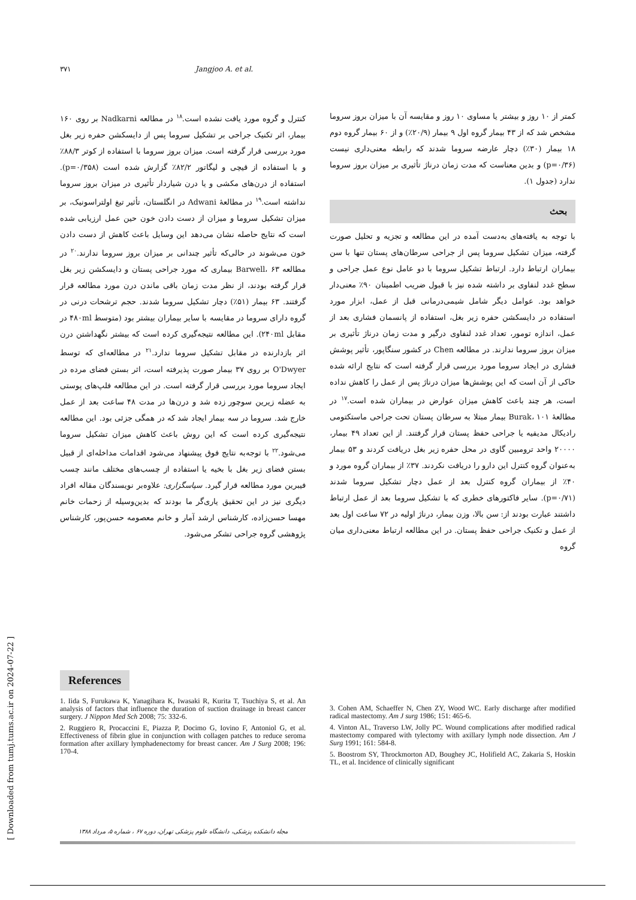۳۷۱ Jangjoo A. et al.
کمتر از ۱۰ روز و بیشتر یا مساوی ۱۰ روز و مقایسه آن با میزان بروز سروما مشخص شد که از ۴۳ بیمار گروه اول ۹ بیمار (۲۰/۹٪) و از ۶۰ بیمار گروه دوم ۱۸ بیمار (۳۰٪) دچار عارضه سروما شدند که رابطه معنی‌داری نیست (p=۰/۳۶) و بدین معناست که مدت زمان درناژ تأثیری بر میزان بروز سروما ندارد (جدول ۱).
بحث
با توجه به یافته‌های به‌دست آمده در این مطالعه و تجزیه و تحلیل صورت گرفته، میزان تشکیل سروما پس از جراحی سرطان‌های پستان تنها با سن بیماران ارتباط دارد. ارتباط تشکیل سروما با دو عامل نوع عمل جراحی و سطح غدد لنفاوی بر داشته شده نیز با قبول ضریب اطمینان ۹۰٪ معنی‌دار خواهد بود. عوامل دیگر شامل شیمی‌درمانی قبل از عمل، ابزار مورد استفاده در دایسکشن حفره زیر بغل، استفاده از پانسمان فشاری بعد از عمل، اندازه تومور، تعداد غدد لنفاوی درگیر و مدت زمان درناژ تأثیری بر میزان بروز سروما ندارند. در مطالعه Chen در کشور سنگاپور، تأثیر پوشش فشاری در ایجاد سروما مورد بررسی قرار گرفته است که نتایج ارائه شده حاکی از آن است که این پوشش‌ها میزان درناژ پس از عمل را کاهش نداده است، هر چند باعث کاهش میزان عوارض در بیماران شده است.<sup>۱۷</sup> در مطالعهٔ Burak، ۱۰۱ بیمار مبتلا به سرطان پستان تحت جراحی ماستکتومی رادیکال مدیفیه یا جراحی حفظ پستان قرار گرفتند. از این تعداد ۴۹ بیمار، ۲۰۰۰۰ واحد ترومبین گاوی در محل حفره زیر بغل دریافت کردند و ۵۳ بیمار به‌عنوان گروه کنترل این دارو را دریافت نکردند. ۳۷٪ از بیماران گروه مورد و ۴۰٪ از بیماران گروه کنترل بعد از عمل دچار تشکیل سروما شدند (p=۰/۷۱). سایر فاکتورهای خطری که با تشکیل سروما بعد از عمل ارتباط داشتند عبارت بودند از: سن بالا، وزن بیمار، درناژ اولیه در ۷۲ ساعت اول بعد از عمل و تکنیک جراحی حفظ پستان. در این مطالعه ارتباط معنی‌داری میان گروه
کنترل و گروه مورد یافت نشده است.<sup>۱۸</sup> در مطالعه Nadkarni بر روی ۱۶۰ بیمار، اثر تکنیک جراحی بر تشکیل سروما پس از دایسکشن حفره زیر بغل مورد بررسی قرار گرفته است. میزان بروز سروما با استفاده از کوتر ۸۸/۳٪ و با استفاده از قیچی و لیگاتور ۸۲/۲٪ گزارش شده است (p=۰/۳۵۸). استفاده از درن‌های مکشی و یا درن شیاردار تأثیری در میزان بروز سروما نداشته است.<sup>۱۹</sup> در مطالعهٔ Adwani در انگلستان، تأثیر تیغ اولتراسونیک، بر میزان تشکیل سروما و میزان از دست دادن خون حین عمل ارزیابی شده است که نتایج حاصله نشان می‌دهد این وسایل باعث کاهش از دست دادن خون می‌شوند در حالی‌که تأثیر چندانی بر میزان بروز سروما ندارند.<sup>۲۰</sup> در مطالعه Barwell، ۶۳ بیماری که مورد جراحی پستان و دایسکشن زیر بغل قرار گرفته بودند، از نظر مدت زمان باقی ماندن درن مورد مطالعه قرار گرفتند. ۶۳ بیمار (۵۱٪) دچار تشکیل سروما شدند. حجم ترشحات درنی در گروه دارای سروما در مقایسه با سایر بیماران بیشتر بود (متوسط ۴۸۰ml در مقابل ۲۴۰ml). این مطالعه نتیجه‌گیری کرده است که بیشتر نگهداشتن درن اثر بازدارنده در مقابل تشکیل سروما ندارد.<sup>۲۱</sup> در مطالعه‌ای که توسط O'Dwyer بر روی ۳۷ بیمار صورت پذیرفته است، اثر بستن فضای مرده در ایجاد سروما مورد بررسی قرار گرفته است. در این مطالعه فلپ‌های پوستی به عضله زیرین سوچور زده شد و درن‌ها در مدت ۴۸ ساعت بعد از عمل خارج شد. سروما در سه بیمار ایجاد شد که در همگی جزئی بود. این مطالعه نتیجه‌گیری کرده است که این روش باعث کاهش میزان تشکیل سروما می‌شود.<sup>۲۲</sup> با توجه‌به نتایج فوق پیشنهاد می‌شود اقدامات مداخله‌ای از قبیل بستن فضای زیر بغل با بخیه یا استفاده از چسب‌های مختلف مانند چسب فیبرین مورد مطالعه قرار گیرد. سپاسگزاری: علاوه‌بر نویسندگان مقاله افراد دیگری نیز در این تحقیق یاری‌گر ما بودند که بدین‌وسیله از زحمات خانم مهسا حسن‌زاده، کارشناس ارشد آمار و خانم معصومه حسن‌پور، کارشناس پژوهشی گروه جراحی تشکر می‌شود.
References
1. Iida S, Furukawa K, Yanagihara K, Iwasaki R, Kurita T, Tsuchiya S, et al. An analysis of factors that influence the duration of suction drainage in breast cancer surgery. J Nippon Med Sch 2008; 75: 332-6.
2. Ruggiero R, Procaccini E, Piazza P, Docimo G, Iovino F, Antoniol G, et al. Effectiveness of fibrin glue in conjunction with collagen patches to reduce seroma formation after axillary lymphadenectomy for breast cancer. Am J Surg 2008; 196: 170-4.
3. Cohen AM, Schaeffer N, Chen ZY, Wood WC. Early discharge after modified radical mastectomy. Am J surg 1986; 151: 465-6.
4. Vinton AL, Traverso LW, Jolly PC. Wound complications after modified radical mastectomy compared with tylectomy with axillary lymph node dissection. Am J Surg 1991; 161: 584-8.
5. Boostrom SY, Throckmorton AD, Boughey JC, Holifield AC, Zakaria S, Hoskin TL, et al. Incidence of clinically significant
مجله دانشکده پزشکی، دانشگاه علوم پزشکی تهران، دوره ۶۷ ، شماره ۵، مرداد ۱۳۸۸
[ Downloaded from tumj.tums.ac.ir on 2024-07-22 ]